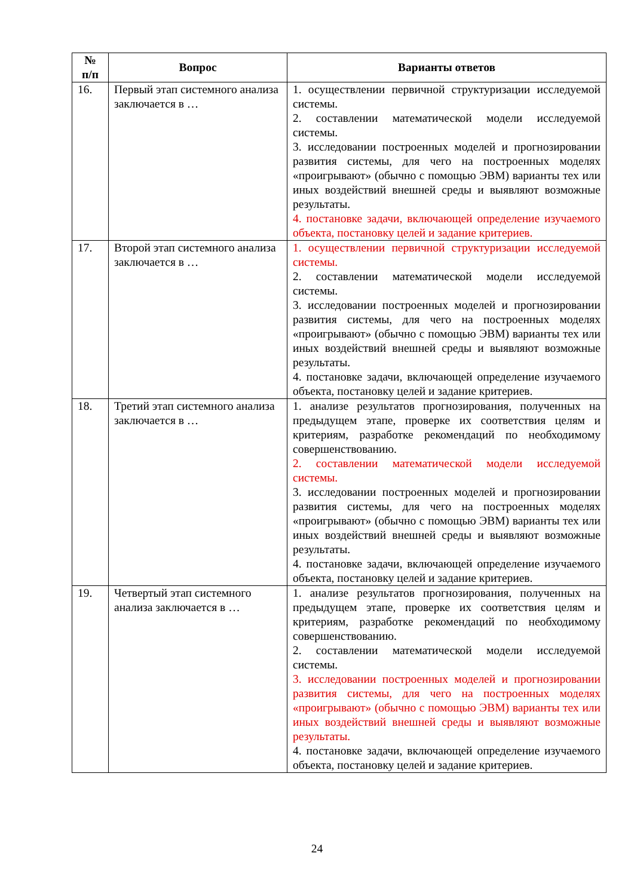| № п/п | Вопрос | Варианты ответов |
| --- | --- | --- |
| 16. | Первый этап системного анализа заключается в … | 1. осуществлении первичной структуризации исследуемой системы. 2. составлении математической модели исследуемой системы. 3. исследовании построенных моделей и прогнозировании развития системы, для чего на построенных моделях «проигрывают» (обычно с помощью ЭВМ) варианты тех или иных воздействий внешней среды и выявляют возможные результаты. 4. постановке задачи, включающей определение изучаемого объекта, постановку целей и задание критериев. |
| 17. | Второй этап системного анализа заключается в … | 1. осуществлении первичной структуризации исследуемой системы. 2. составлении математической модели исследуемой системы. 3. исследовании построенных моделей и прогнозировании развития системы, для чего на построенных моделях «проигрывают» (обычно с помощью ЭВМ) варианты тех или иных воздействий внешней среды и выявляют возможные результаты. 4. постановке задачи, включающей определение изучаемого объекта, постановку целей и задание критериев. |
| 18. | Третий этап системного анализа заключается в … | 1. анализе результатов прогнозирования, полученных на предыдущем этапе, проверке их соответствия целям и критериям, разработке рекомендаций по необходимому совершенствованию. 2. составлении математической модели исследуемой системы. 3. исследовании построенных моделей и прогнозировании развития системы, для чего на построенных моделях «проигрывают» (обычно с помощью ЭВМ) варианты тех или иных воздействий внешней среды и выявляют возможные результаты. 4. постановке задачи, включающей определение изучаемого объекта, постановку целей и задание критериев. |
| 19. | Четвертый этап системного анализа заключается в … | 1. анализе результатов прогнозирования, полученных на предыдущем этапе, проверке их соответствия целям и критериям, разработке рекомендаций по необходимому совершенствованию. 2. составлении математической модели исследуемой системы. 3. исследовании построенных моделей и прогнозировании развития системы, для чего на построенных моделях «проигрывают» (обычно с помощью ЭВМ) варианты тех или иных воздействий внешней среды и выявляют возможные результаты. 4. постановке задачи, включающей определение изучаемого объекта, постановку целей и задание критериев. |
24